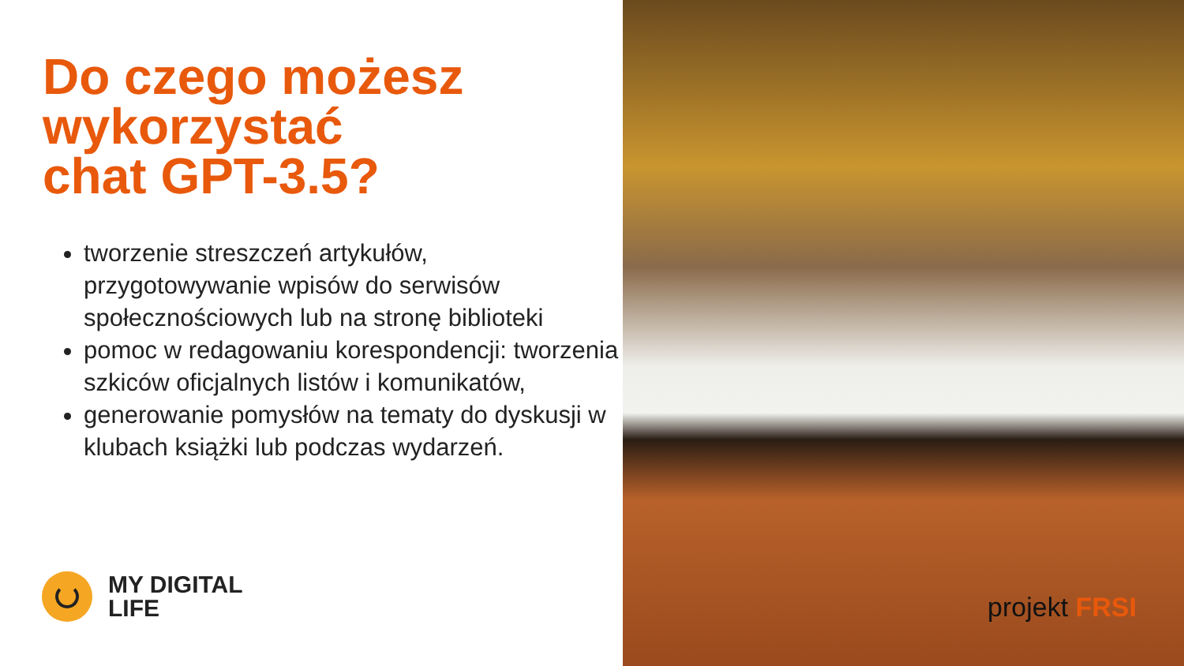Do czego możesz
wykorzystać
chat GPT-3.5?
tworzenie streszczeń artykułów, przygotowywanie wpisów do serwisów społecznościowych lub na stronę biblioteki
pomoc w redagowaniu korespondencji: tworzenia szkiców oficjalnych listów i komunikatów,
generowanie pomysłów na tematy do dyskusji w klubach książki lub podczas wydarzeń.
MY DIGITAL
LIFE
projekt FRSI